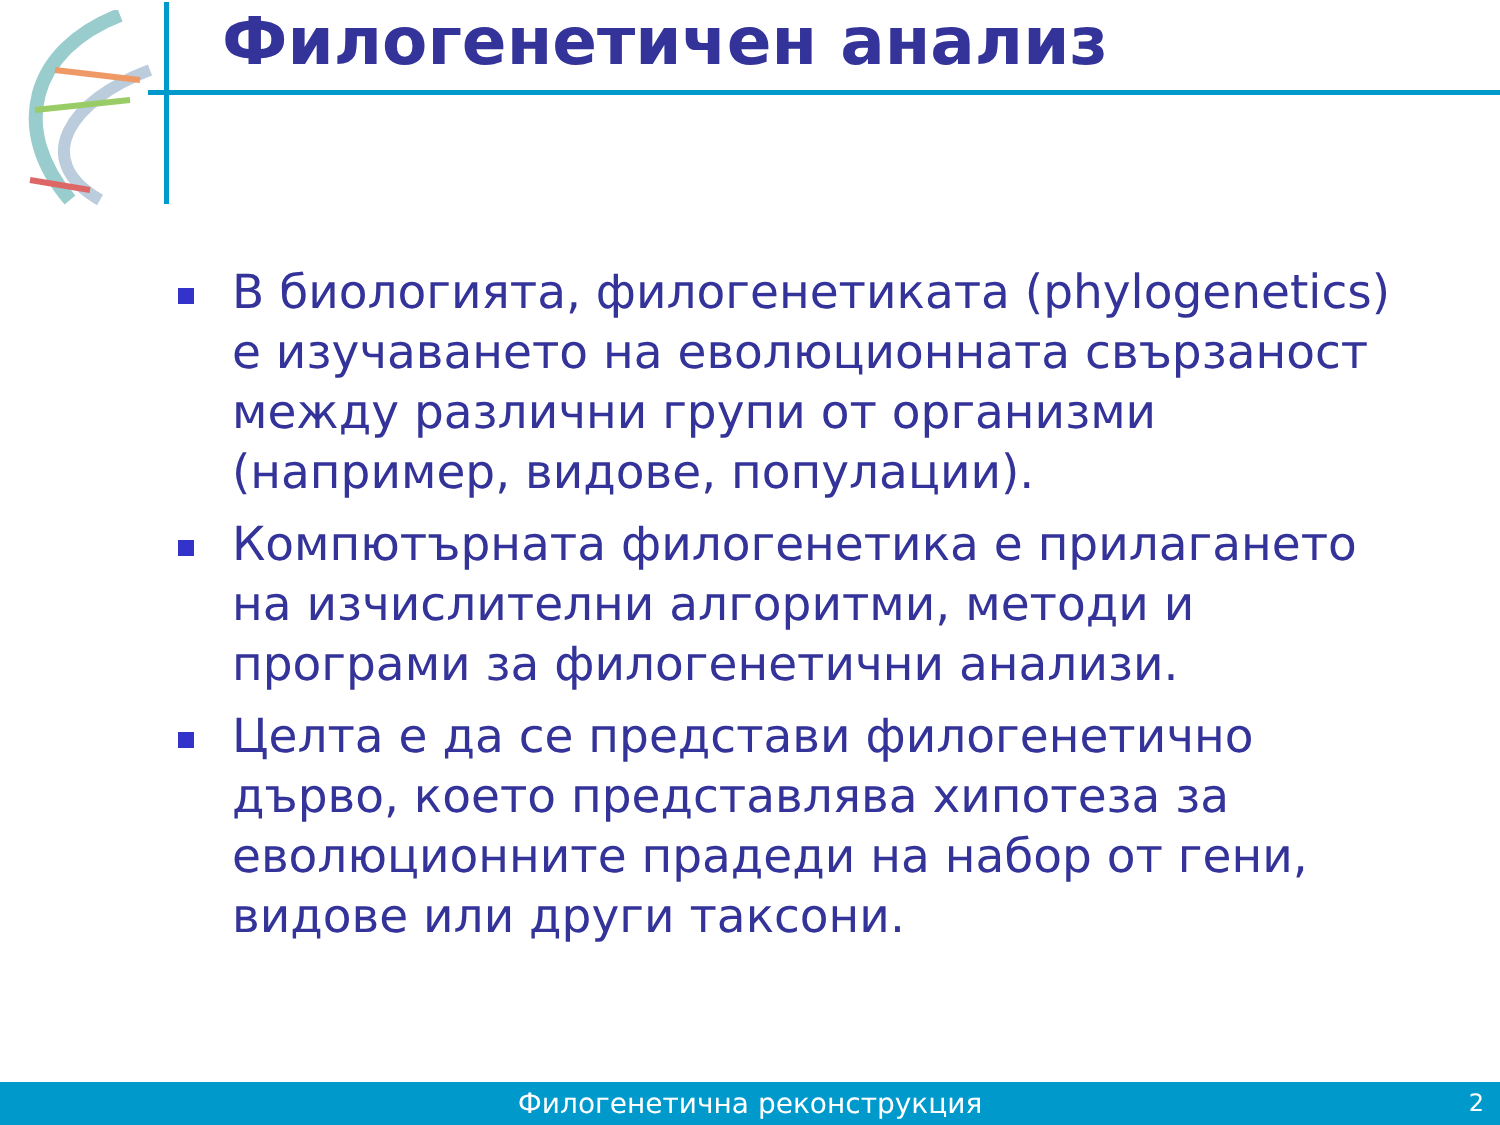Филогенетичен анализ
В биологията, филогенетиката (phylogenetics) е изучаването на еволюционната свързаност между различни групи от организми (например, видове, популации).
Компютърната филогенетика е прилагането на изчислителни алгоритми, методи и програми за филогенетични анализи.
Целта е да се представи филогенетично дърво, което представлява хипотеза за еволюционните прадеди на набор от гени, видове или други таксони.
Филогенетична реконструкция 2